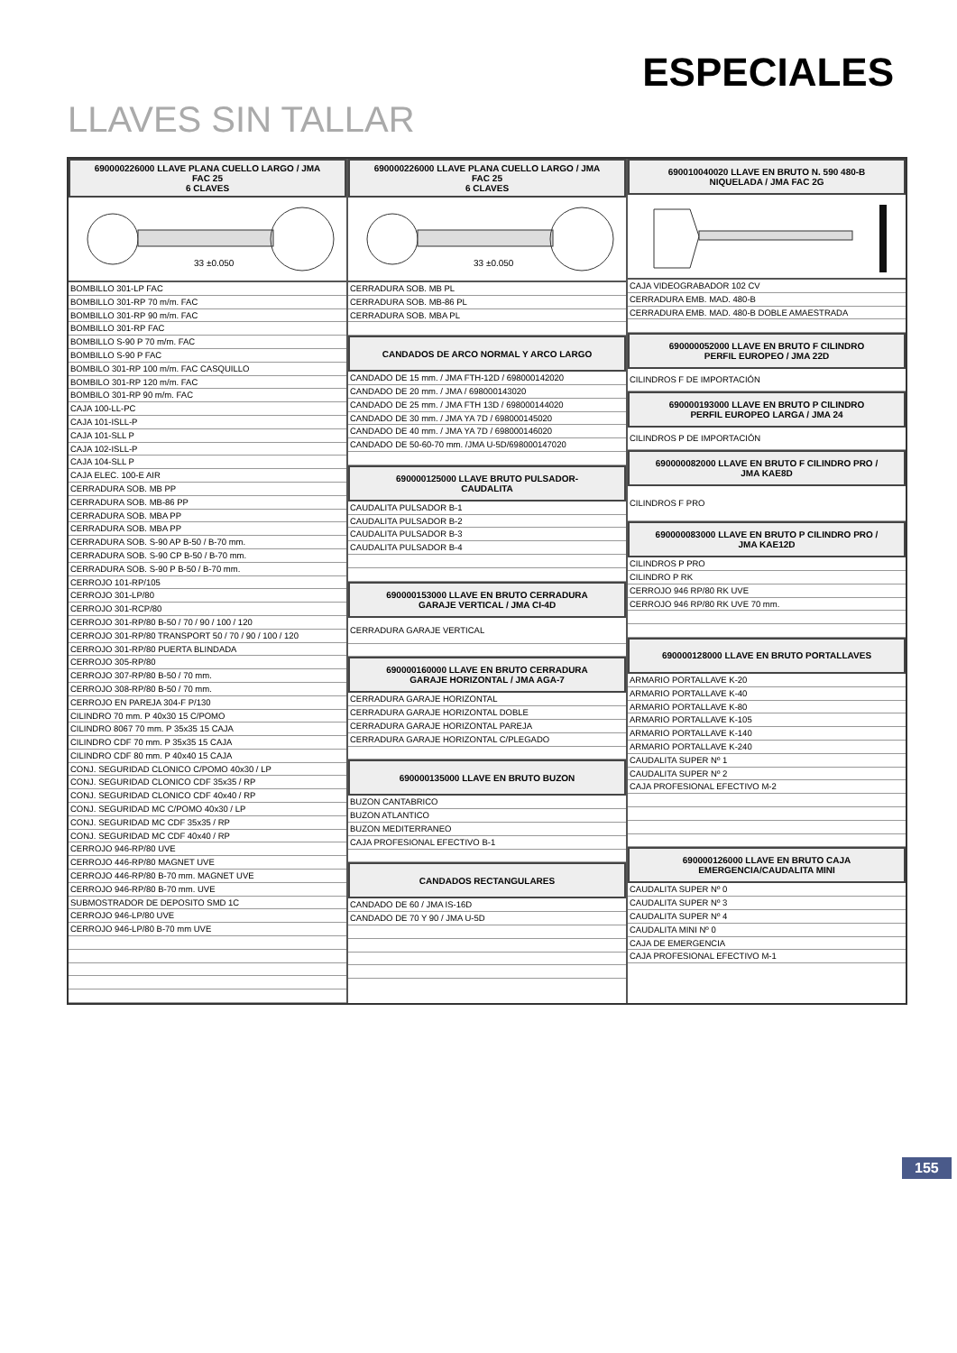ESPECIALES
LLAVES SIN TALLAR
690000226000 LLAVE PLANA CUELLO LARGO / JMA
FAC 25
6 CLAVES
33 ±0.050
BOMBILLO 301-LP FAC
BOMBILLO 301-RP 70 m/m. FAC
BOMBILLO 301-RP 90 m/m. FAC
BOMBILLO 301-RP FAC
BOMBILLO S-90 P 70 m/m. FAC
BOMBILLO S-90 P FAC
BOMBILO 301-RP 100 m/m. FAC CASQUILLO
BOMBILO 301-RP 120 m/m. FAC
BOMBILO 301-RP 90 m/m. FAC
CAJA 100-LL-PC
CAJA 101-ISLL-P
CAJA 101-SLL P
CAJA 102-ISLL-P
CAJA 104-SLL P
CAJA ELEC. 100-E AIR
CERRADURA SOB. MB PP
CERRADURA SOB. MB-86 PP
CERRADURA SOB. MBA PP
CERRADURA SOB. MBA PP
CERRADURA SOB. S-90 AP B-50 / B-70 mm.
CERRADURA SOB. S-90 CP B-50 / B-70 mm.
CERRADURA SOB. S-90 P B-50 / B-70 mm.
CERROJO 101-RP/105
CERROJO 301-LP/80
CERROJO 301-RCP/80
CERROJO 301-RP/80 B-50 / 70 / 90 / 100 / 120
CERROJO 301-RP/80 TRANSPORT 50 / 70 / 90 / 100 / 120
CERROJO 301-RP/80 PUERTA BLINDADA
CERROJO 305-RP/80
CERROJO 307-RP/80 B-50 / 70 mm.
CERROJO 308-RP/80 B-50 / 70 mm.
CERROJO EN PAREJA 304-F P/130
CILINDRO 70 mm. P 40x30 15 C/POMO
CILINDRO 8067 70 mm. P 35x35 15 CAJA
CILINDRO CDF 70 mm. P 35x35 15 CAJA
CILINDRO CDF 80 mm. P 40x40 15 CAJA
CONJ. SEGURIDAD CLONICO C/POMO 40x30 / LP
CONJ. SEGURIDAD CLONICO CDF 35x35 / RP
CONJ. SEGURIDAD CLONICO CDF 40x40 / RP
CONJ. SEGURIDAD MC C/POMO 40x30 / LP
CONJ. SEGURIDAD MC CDF 35x35 / RP
CONJ. SEGURIDAD MC CDF 40x40 / RP
CERROJO 946-RP/80 UVE
CERROJO 446-RP/80 MAGNET UVE
CERROJO 446-RP/80 B-70 mm. MAGNET UVE
CERROJO 946-RP/80 B-70 mm. UVE
SUBMOSTRADOR DE DEPOSITO SMD 1C
CERROJO 946-LP/80 UVE
CERROJO 946-LP/80 B-70 mm UVE
690000226000 LLAVE PLANA CUELLO LARGO / JMA
FAC 25
6 CLAVES
33 ±0.050
CERRADURA SOB. MB PL
CERRADURA SOB. MB-86 PL
CERRADURA SOB. MBA PL
CANDADOS DE ARCO NORMAL Y ARCO LARGO
CANDADO DE 15 mm. / JMA FTH-12D / 698000142020
CANDADO DE 20 mm. / JMA / 698000143020
CANDADO DE 25 mm. / JMA FTH 13D / 698000144020
CANDADO DE 30 mm. / JMA YA 7D / 698000145020
CANDADO DE 40 mm. / JMA YA 7D / 698000146020
CANDADO DE 50-60-70 mm. /JMA U-5D/698000147020
690000125000 LLAVE BRUTO PULSADOR-
CAUDALITA
CAUDALITA PULSADOR B-1
CAUDALITA PULSADOR B-2
CAUDALITA PULSADOR B-3
CAUDALITA PULSADOR B-4
690000153000 LLAVE EN BRUTO CERRADURA
GARAJE VERTICAL / JMA CI-4D
CERRADURA GARAJE VERTICAL
690000160000 LLAVE EN BRUTO CERRADURA
GARAJE HORIZONTAL / JMA AGA-7
CERRADURA GARAJE HORIZONTAL
CERRADURA GARAJE HORIZONTAL DOBLE
CERRADURA GARAJE HORIZONTAL PAREJA
CERRADURA GARAJE HORIZONTAL C/PLEGADO
690000135000 LLAVE EN BRUTO BUZON
BUZON CANTABRICO
BUZON ATLANTICO
BUZON MEDITERRANEO
CAJA PROFESIONAL EFECTIVO B-1
CANDADOS RECTANGULARES
CANDADO DE 60 / JMA IS-16D
CANDADO DE 70 Y 90 / JMA U-5D
690010040020 LLAVE EN BRUTO N. 590 480-B
NIQUELADA / JMA FAC 2G
CAJA VIDEOGRABADOR 102 CV
CERRADURA EMB. MAD. 480-B
CERRADURA EMB. MAD. 480-B DOBLE AMAESTRADA
690000052000 LLAVE EN BRUTO F CILINDRO
PERFIL EUROPEO / JMA 22D
CILINDROS F DE IMPORTACIÓN
690000193000 LLAVE EN BRUTO P CILINDRO
PERFIL EUROPEO LARGA / JMA 24
CILINDROS P DE IMPORTACIÓN
690000082000 LLAVE EN BRUTO F CILINDRO PRO /
JMA KAE8D
CILINDROS F PRO
690000083000 LLAVE EN BRUTO P CILINDRO PRO /
JMA KAE12D
CILINDROS P PRO
CILINDRO P RK
CERROJO 946 RP/80 RK UVE
CERROJO 946 RP/80 RK UVE 70 mm.
690000128000 LLAVE EN BRUTO PORTALLAVES
ARMARIO PORTALLAVE K-20
ARMARIO PORTALLAVE K-40
ARMARIO PORTALLAVE K-80
ARMARIO PORTALLAVE K-105
ARMARIO PORTALLAVE K-140
ARMARIO PORTALLAVE K-240
CAUDALITA SUPER Nº 1
CAUDALITA SUPER Nº 2
CAJA PROFESIONAL EFECTIVO M-2
690000126000 LLAVE EN BRUTO CAJA
EMERGENCIA/CAUDALITA MINI
CAUDALITA SUPER Nº 0
CAUDALITA SUPER Nº 3
CAUDALITA SUPER Nº 4
CAUDALITA MINI Nº 0
CAJA DE EMERGENCIA
CAJA PROFESIONAL EFECTIVO M-1
155